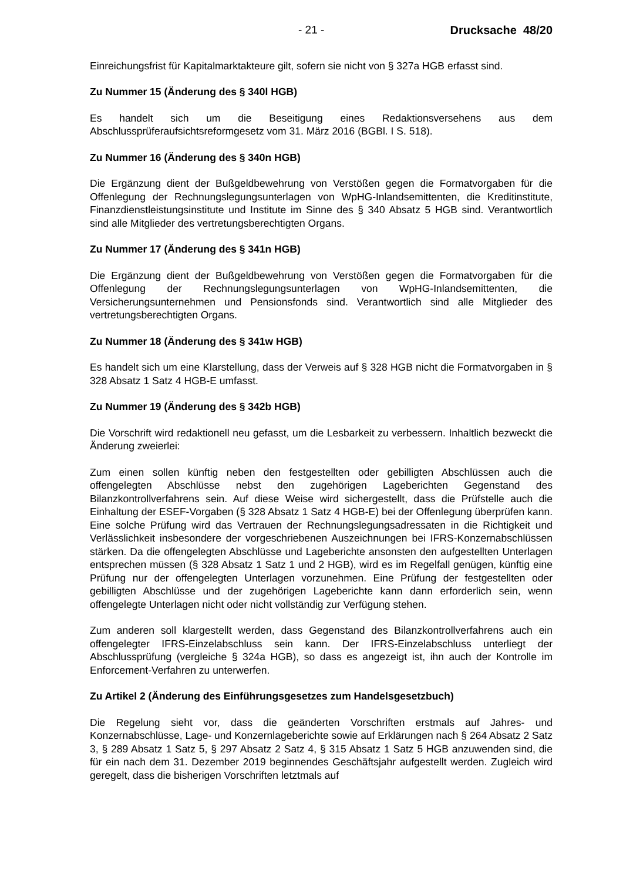- 21 - Drucksache 48/20
Einreichungsfrist für Kapitalmarktakteure gilt, sofern sie nicht von § 327a HGB erfasst sind.
Zu Nummer 15 (Änderung des § 340l HGB)
Es handelt sich um die Beseitigung eines Redaktionsversehens aus dem Abschlussprüferaufsichtsreformgesetz vom 31. März 2016 (BGBl. I S. 518).
Zu Nummer 16 (Änderung des § 340n HGB)
Die Ergänzung dient der Bußgeldbewehrung von Verstößen gegen die Formatvorgaben für die Offenlegung der Rechnungslegungsunterlagen von WpHG-Inlandsemittenten, die Kreditinstitute, Finanzdienstleistungsinstitute und Institute im Sinne des § 340 Absatz 5 HGB sind. Verantwortlich sind alle Mitglieder des vertretungsberechtigten Organs.
Zu Nummer 17 (Änderung des § 341n HGB)
Die Ergänzung dient der Bußgeldbewehrung von Verstößen gegen die Formatvorgaben für die Offenlegung der Rechnungslegungsunterlagen von WpHG-Inlandsemittenten, die Versicherungsunternehmen und Pensionsfonds sind. Verantwortlich sind alle Mitglieder des vertretungsberechtigten Organs.
Zu Nummer 18 (Änderung des § 341w HGB)
Es handelt sich um eine Klarstellung, dass der Verweis auf § 328 HGB nicht die Formatvorgaben in § 328 Absatz 1 Satz 4 HGB-E umfasst.
Zu Nummer 19 (Änderung des § 342b HGB)
Die Vorschrift wird redaktionell neu gefasst, um die Lesbarkeit zu verbessern. Inhaltlich bezweckt die Änderung zweierlei:
Zum einen sollen künftig neben den festgestellten oder gebilligten Abschlüssen auch die offengelegten Abschlüsse nebst den zugehörigen Lageberichten Gegenstand des Bilanzkontrollverfahrens sein. Auf diese Weise wird sichergestellt, dass die Prüfstelle auch die Einhaltung der ESEF-Vorgaben (§ 328 Absatz 1 Satz 4 HGB-E) bei der Offenlegung überprüfen kann. Eine solche Prüfung wird das Vertrauen der Rechnungslegungsadressaten in die Richtigkeit und Verlässlichkeit insbesondere der vorgeschriebenen Auszeichnungen bei IFRS-Konzernabschlüssen stärken. Da die offengelegten Abschlüsse und Lageberichte ansonsten den aufgestellten Unterlagen entsprechen müssen (§ 328 Absatz 1 Satz 1 und 2 HGB), wird es im Regelfall genügen, künftig eine Prüfung nur der offengelegten Unterlagen vorzunehmen. Eine Prüfung der festgestellten oder gebilligten Abschlüsse und der zugehörigen Lageberichte kann dann erforderlich sein, wenn offengelegte Unterlagen nicht oder nicht vollständig zur Verfügung stehen.
Zum anderen soll klargestellt werden, dass Gegenstand des Bilanzkontrollverfahrens auch ein offengelegter IFRS-Einzelabschluss sein kann. Der IFRS-Einzelabschluss unterliegt der Abschlussprüfung (vergleiche § 324a HGB), so dass es angezeigt ist, ihn auch der Kontrolle im Enforcement-Verfahren zu unterwerfen.
Zu Artikel 2 (Änderung des Einführungsgesetzes zum Handelsgesetzbuch)
Die Regelung sieht vor, dass die geänderten Vorschriften erstmals auf Jahres- und Konzernabschlüsse, Lage- und Konzernlageberichte sowie auf Erklärungen nach § 264 Absatz 2 Satz 3, § 289 Absatz 1 Satz 5, § 297 Absatz 2 Satz 4, § 315 Absatz 1 Satz 5 HGB anzuwenden sind, die für ein nach dem 31. Dezember 2019 beginnendes Geschäftsjahr aufgestellt werden. Zugleich wird geregelt, dass die bisherigen Vorschriften letztmals auf